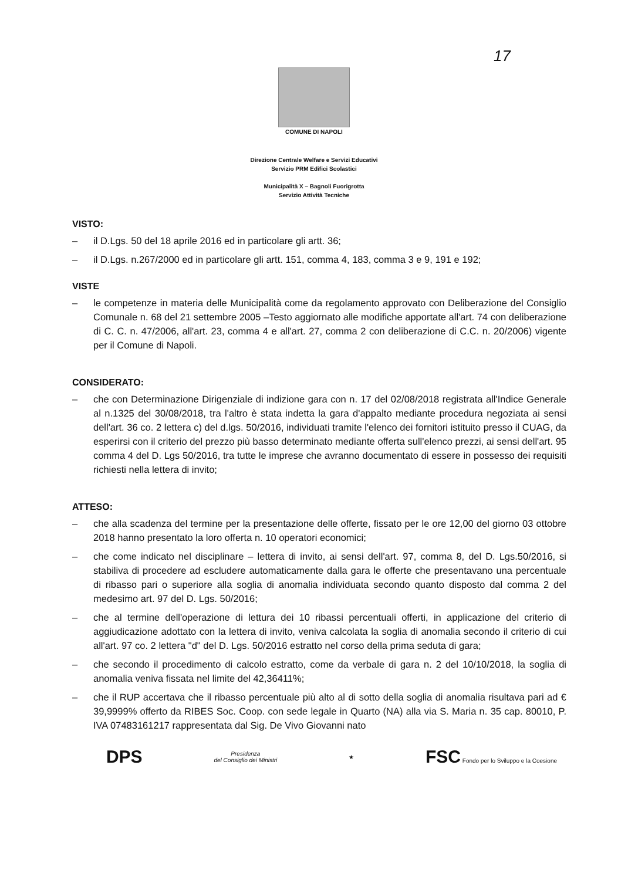17
COMUNE DI NAPOLI
Direzione Centrale Welfare e Servizi Educativi
Servizio PRM Edifici Scolastici
Municipalità X – Bagnoli Fuorigrotta
Servizio Attività Tecniche
VISTO:
– il D.Lgs. 50 del 18 aprile 2016 ed in particolare gli artt. 36;
– il D.Lgs. n.267/2000 ed in particolare gli artt. 151, comma 4, 183, comma 3 e 9, 191 e 192;
VISTE
– le competenze in materia delle Municipalità come da regolamento approvato con Deliberazione del Consiglio Comunale n. 68 del 21 settembre 2005 –Testo aggiornato alle modifiche apportate all'art. 74 con deliberazione di C. C. n. 47/2006, all'art. 23, comma 4 e all'art. 27, comma 2 con deliberazione di C.C. n. 20/2006) vigente per il Comune di Napoli.
CONSIDERATO:
– che con Determinazione Dirigenziale di indizione gara con n. 17 del 02/08/2018 registrata all'Indice Generale al n.1325 del 30/08/2018, tra l'altro è stata indetta la gara d'appalto mediante procedura negoziata ai sensi dell'art. 36 co. 2 lettera c) del d.lgs. 50/2016, individuati tramite l'elenco dei fornitori istituito presso il CUAG, da esperirsi con il criterio del prezzo più basso determinato mediante offerta sull'elenco prezzi, ai sensi dell'art. 95 comma 4 del D. Lgs 50/2016, tra tutte le imprese che avranno documentato di essere in possesso dei requisiti richiesti nella lettera di invito;
ATTESO:
– che alla scadenza del termine per la presentazione delle offerte, fissato per le ore 12,00 del giorno 03 ottobre 2018 hanno presentato la loro offerta n. 10 operatori economici;
– che come indicato nel disciplinare – lettera di invito, ai sensi dell'art. 97, comma 8, del D. Lgs.50/2016, si stabiliva di procedere ad escludere automaticamente dalla gara le offerte che presentavano una percentuale di ribasso pari o superiore alla soglia di anomalia individuata secondo quanto disposto dal comma 2 del medesimo art. 97 del D. Lgs. 50/2016;
– che al termine dell'operazione di lettura dei 10 ribassi percentuali offerti, in applicazione del criterio di aggiudicazione adottato con la lettera di invito, veniva calcolata la soglia di anomalia secondo il criterio di cui all'art. 97 co. 2 lettera "d" del D. Lgs. 50/2016 estratto nel corso della prima seduta di gara;
– che secondo il procedimento di calcolo estratto, come da verbale di gara n. 2 del 10/10/2018, la soglia di anomalia veniva fissata nel limite del 42,36411%;
– che il RUP accertava che il ribasso percentuale più alto al di sotto della soglia di anomalia risultava pari ad € 39,9999% offerto da RIBES Soc. Coop. con sede legale in Quarto (NA) alla via S. Maria n. 35 cap. 80010, P. IVA 07483161217 rappresentata dal Sig. De Vivo Giovanni nato
DPS
Presidenza
del Consiglio dei Ministri
★
FSC Fondo per lo Sviluppo e la Coesione